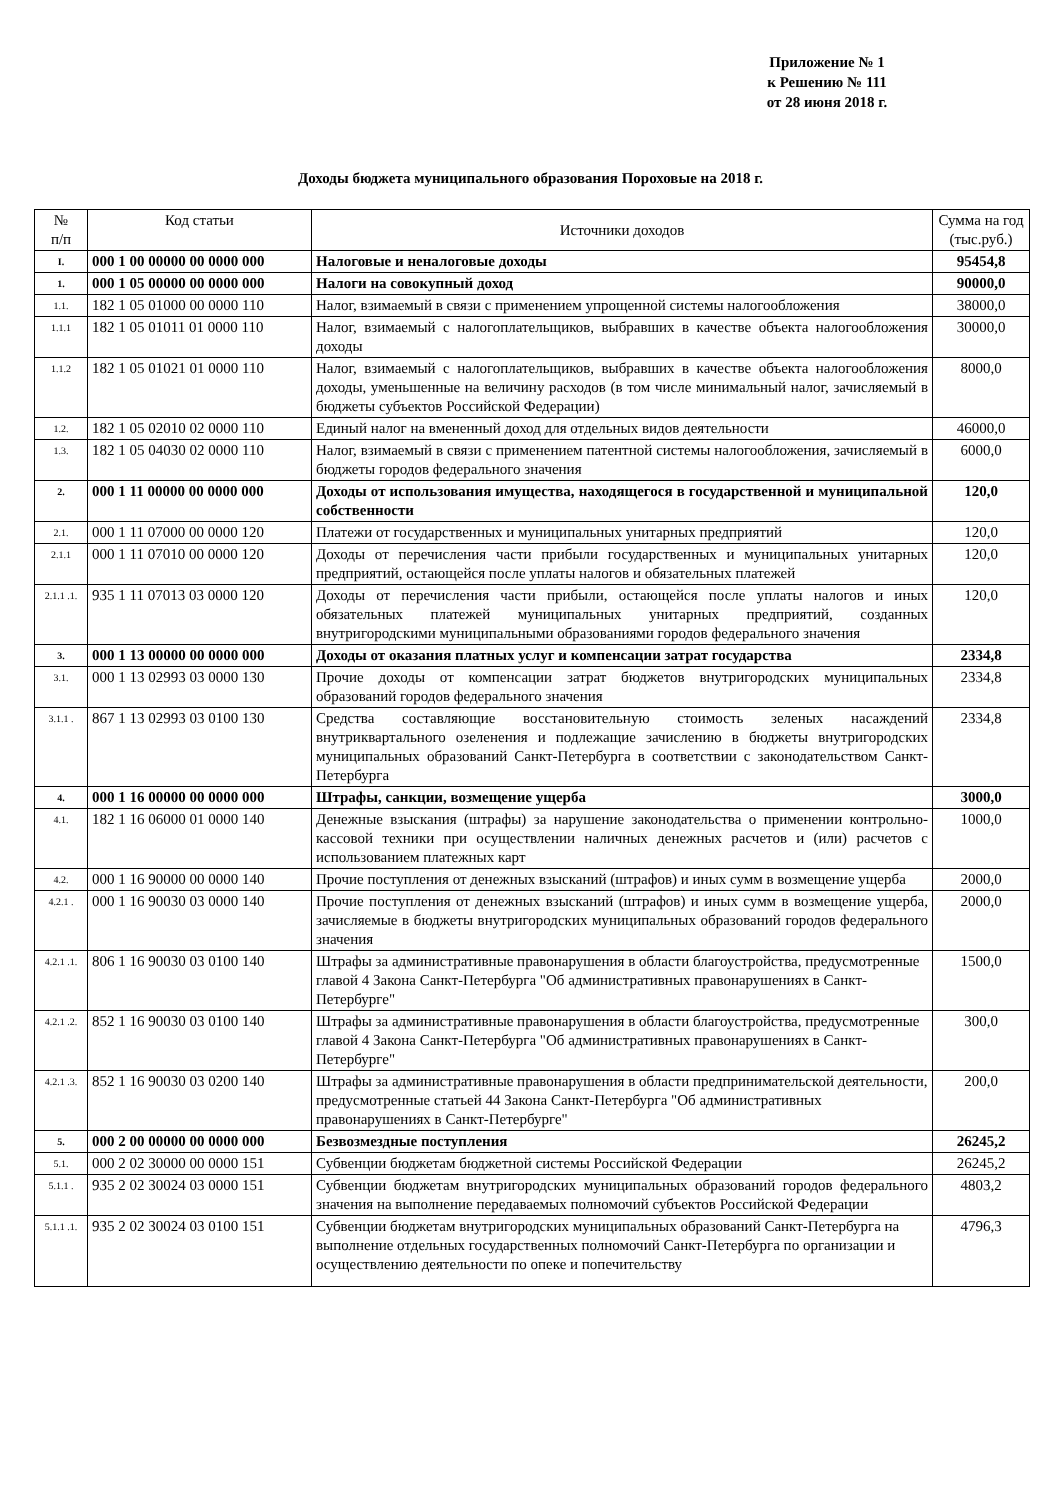Приложение № 1
к Решению № 111
от 28 июня 2018 г.
Доходы бюджета муниципального образования Пороховые на 2018 г.
| № п/п | Код статьи | Источники доходов | Сумма на год (тыс.руб.) |
| --- | --- | --- | --- |
| I. | 000 1 00 00000 00 0000 000 | Налоговые и неналоговые доходы | 95454,8 |
| 1. | 000 1 05 00000 00 0000 000 | Налоги на совокупный доход | 90000,0 |
| 1.1. | 182 1 05 01000 00 0000 110 | Налог, взимаемый в связи с применением упрощенной системы налогообложения | 38000,0 |
| 1.1.1 | 182 1 05 01011 01 0000 110 | Налог, взимаемый с налогоплательщиков, выбравших в качестве объекта налогообложения доходы | 30000,0 |
| 1.1.2 | 182 1 05 01021 01 0000 110 | Налог, взимаемый с налогоплательщиков, выбравших в качестве объекта налогообложения доходы, уменьшенные на величину расходов (в том числе минимальный налог, зачисляемый в бюджеты субъектов Российской Федерации) | 8000,0 |
| 1.2. | 182 1 05 02010 02 0000 110 | Единый налог на вмененный доход для отдельных видов деятельности | 46000,0 |
| 1.3. | 182 1 05 04030 02 0000 110 | Налог, взимаемый в связи с применением патентной системы налогообложения, зачисляемый в бюджеты городов федерального значения | 6000,0 |
| 2. | 000 1 11 00000 00 0000 000 | Доходы от использования имущества, находящегося в государственной и муниципальной собственности | 120,0 |
| 2.1. | 000 1 11 07000 00 0000 120 | Платежи от государственных и муниципальных унитарных предприятий | 120,0 |
| 2.1.1 | 000 1 11 07010 00 0000 120 | Доходы от перечисления части прибыли государственных и муниципальных унитарных предприятий, остающейся после уплаты налогов и обязательных платежей | 120,0 |
| 2.1.1 .1. | 935 1 11 07013 03 0000 120 | Доходы от перечисления части прибыли, остающейся после уплаты налогов и иных обязательных платежей муниципальных унитарных предприятий, созданных внутригородскими муниципальными образованиями городов федерального значения | 120,0 |
| 3. | 000 1 13 00000 00 0000 000 | Доходы от оказания платных услуг и компенсации затрат государства | 2334,8 |
| 3.1. | 000 1 13 02993 03 0000 130 | Прочие доходы от компенсации затрат бюджетов внутригородских муниципальных образований городов федерального значения | 2334,8 |
| 3.1.1 . | 867 1 13 02993 03 0100 130 | Средства составляющие восстановительную стоимость зеленых насаждений внутриквартального озеленения и подлежащие зачислению в бюджеты внутригородских муниципальных образований Санкт-Петербурга в соответствии с законодательством Санкт-Петербурга | 2334,8 |
| 4. | 000 1 16 00000 00 0000 000 | Штрафы, санкции, возмещение ущерба | 3000,0 |
| 4.1. | 182 1 16 06000 01 0000 140 | Денежные взыскания (штрафы) за нарушение законодательства о применении контрольно-кассовой техники при осуществлении наличных денежных расчетов и (или) расчетов с использованием платежных карт | 1000,0 |
| 4.2. | 000 1 16 90000 00 0000 140 | Прочие поступления от денежных взысканий (штрафов) и иных сумм в возмещение ущерба | 2000,0 |
| 4.2.1 . | 000 1 16 90030 03 0000 140 | Прочие поступления от денежных взысканий (штрафов) и иных сумм в возмещение ущерба, зачисляемые в бюджеты внутригородских муниципальных образований городов федерального значения | 2000,0 |
| 4.2.1 .1. | 806 1 16 90030 03 0100 140 | Штрафы за административные правонарушения в области благоустройства, предусмотренные главой 4 Закона Санкт-Петербурга "Об административных правонарушениях в Санкт-Петербурге" | 1500,0 |
| 4.2.1 .2. | 852 1 16 90030 03 0100 140 | Штрафы за административные правонарушения в области благоустройства, предусмотренные главой 4 Закона Санкт-Петербурга "Об административных правонарушениях в Санкт-Петербурге" | 300,0 |
| 4.2.1 .3. | 852 1 16 90030 03 0200 140 | Штрафы за административные правонарушения в области предпринимательской деятельности, предусмотренные статьей 44 Закона Санкт-Петербурга "Об административных правонарушениях в Санкт-Петербурге" | 200,0 |
| 5. | 000 2 00 00000 00 0000 000 | Безвозмездные поступления | 26245,2 |
| 5.1. | 000 2 02 30000 00 0000 151 | Субвенции бюджетам бюджетной системы Российской Федерации | 26245,2 |
| 5.1.1 . | 935 2 02 30024 03 0000 151 | Субвенции бюджетам внутригородских муниципальных образований городов федерального значения на выполнение передаваемых полномочий субъектов Российской Федерации | 4803,2 |
| 5.1.1 .1. | 935 2 02 30024 03 0100 151 | Субвенции бюджетам внутригородских муниципальных образований Санкт-Петербурга на выполнение отдельных государственных полномочий Санкт-Петербурга по организации и осуществлению деятельности по опеке и попечительству | 4796,3 |